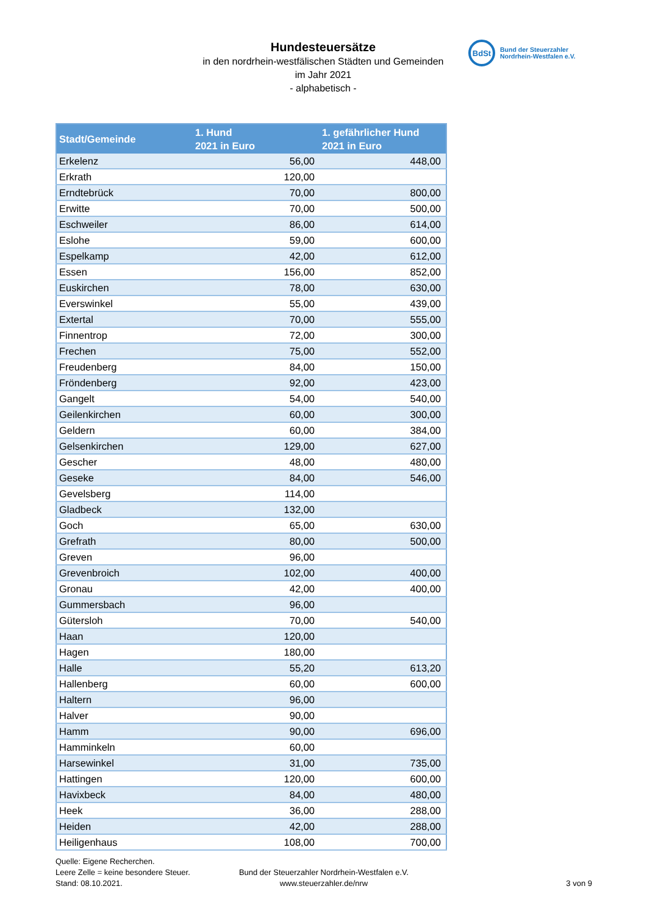Hundesteuersätze
in den nordrhein-westfälischen Städten und Gemeinden
im Jahr 2021
- alphabetisch -
BdSt
Bund der Steuerzahler
Nordrhein-Westfalen e.V.
| Stadt/Gemeinde | 1. Hund 2021 in Euro | 1. gefährlicher Hund 2021 in Euro |
| --- | --- | --- |
| Erkelenz | 56,00 | 448,00 |
| Erkrath | 120,00 | |
| Erndtebrück | 70,00 | 800,00 |
| Erwitte | 70,00 | 500,00 |
| Eschweiler | 86,00 | 614,00 |
| Eslohe | 59,00 | 600,00 |
| Espelkamp | 42,00 | 612,00 |
| Essen | 156,00 | 852,00 |
| Euskirchen | 78,00 | 630,00 |
| Everswinkel | 55,00 | 439,00 |
| Extertal | 70,00 | 555,00 |
| Finnentrop | 72,00 | 300,00 |
| Frechen | 75,00 | 552,00 |
| Freudenberg | 84,00 | 150,00 |
| Fröndenberg | 92,00 | 423,00 |
| Gangelt | 54,00 | 540,00 |
| Geilenkirchen | 60,00 | 300,00 |
| Geldern | 60,00 | 384,00 |
| Gelsenkirchen | 129,00 | 627,00 |
| Gescher | 48,00 | 480,00 |
| Geseke | 84,00 | 546,00 |
| Gevelsberg | 114,00 | |
| Gladbeck | 132,00 | |
| Goch | 65,00 | 630,00 |
| Grefrath | 80,00 | 500,00 |
| Greven | 96,00 | |
| Grevenbroich | 102,00 | 400,00 |
| Gronau | 42,00 | 400,00 |
| Gummersbach | 96,00 | |
| Gütersloh | 70,00 | 540,00 |
| Haan | 120,00 | |
| Hagen | 180,00 | |
| Halle | 55,20 | 613,20 |
| Hallenberg | 60,00 | 600,00 |
| Haltern | 96,00 | |
| Halver | 90,00 | |
| Hamm | 90,00 | 696,00 |
| Hamminkeln | 60,00 | |
| Harsewinkel | 31,00 | 735,00 |
| Hattingen | 120,00 | 600,00 |
| Havixbeck | 84,00 | 480,00 |
| Heek | 36,00 | 288,00 |
| Heiden | 42,00 | 288,00 |
| Heiligenhaus | 108,00 | 700,00 |
Quelle: Eigene Recherchen.
Leere Zelle = keine besondere Steuer.
Stand: 08.10.2021.
Bund der Steuerzahler Nordrhein-Westfalen e.V.
www.steuerzahler.de/nrw
3 von 9